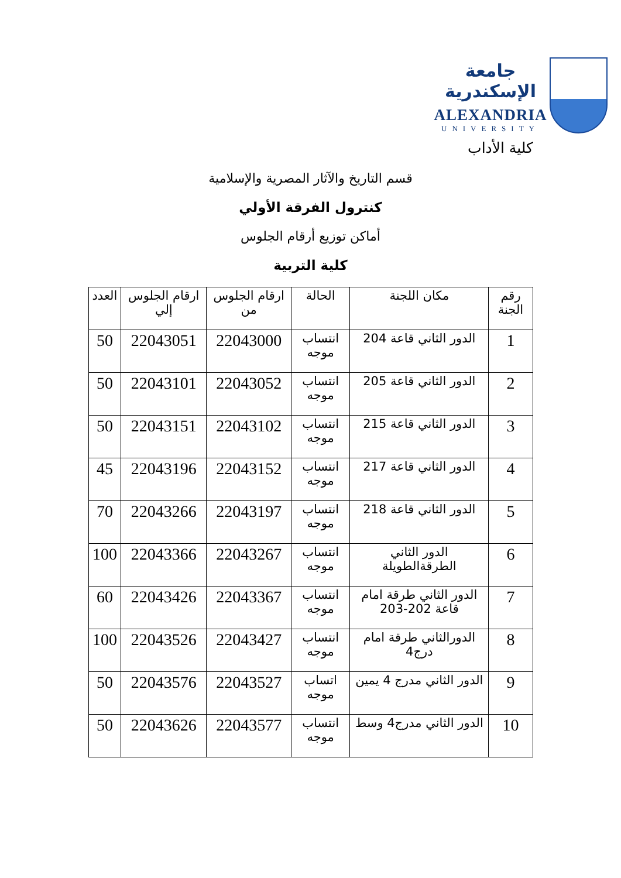جامعة الإسكندرية
ALEXANDRIA
UNIVERSITY
كلية الأداب
قسم التاريخ والآثار المصرية والإسلامية
كنترول الفرقة الأولي
أماكن توزيع أرقام الجلوس
كلية التربية
| رقم الجنة | مكان اللجنة | الحالة | ارقام الجلوس من | ارقام الجلوس إلي | العدد |
| --- | --- | --- | --- | --- | --- |
| 1 | الدور الثاني قاعة 204 | انتساب موجه | 22043000 | 22043051 | 50 |
| 2 | الدور الثاني قاعة 205 | انتساب موجه | 22043052 | 22043101 | 50 |
| 3 | الدور الثاني قاعة 215 | انتساب موجه | 22043102 | 22043151 | 50 |
| 4 | الدور الثاني قاعة 217 | انتساب موجه | 22043152 | 22043196 | 45 |
| 5 | الدور الثاني قاعة 218 | انتساب موجه | 22043197 | 22043266 | 70 |
| 6 | الدور الثاني الطرقةالطويلة | انتساب موجه | 22043267 | 22043366 | 100 |
| 7 | الدور الثاني طرقة امام قاعة 202-203 | انتساب موجه | 22043367 | 22043426 | 60 |
| 8 | الدورالثاني طرقة امام درج4 | انتساب موجه | 22043427 | 22043526 | 100 |
| 9 | الدور الثاني مدرج 4 يمين | اتساب موجه | 22043527 | 22043576 | 50 |
| 10 | الدور الثاني مدرج4 وسط | انتساب موجه | 22043577 | 22043626 | 50 |